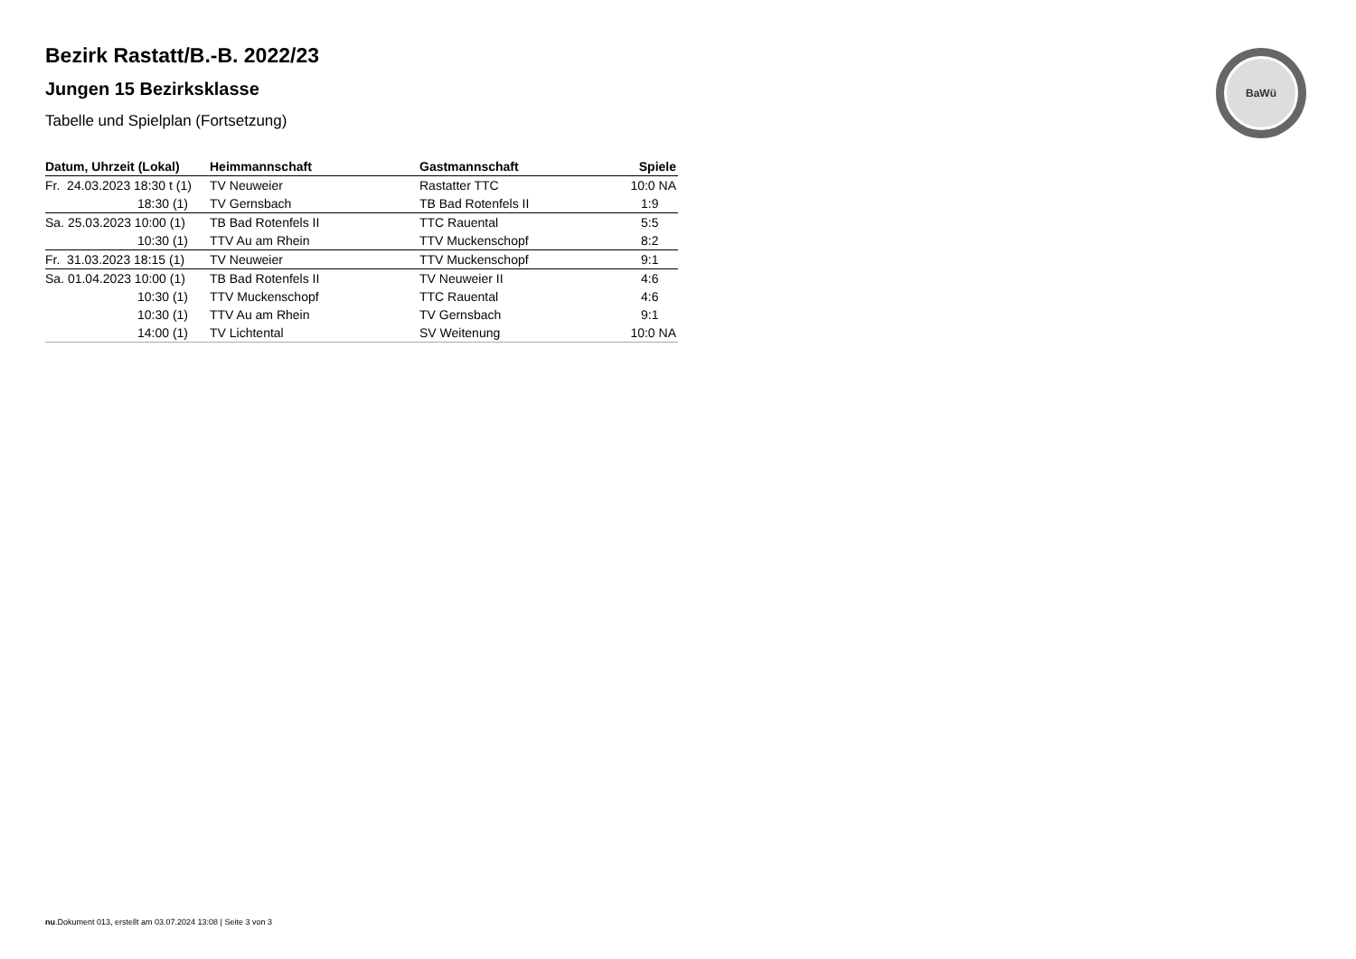BaWü
Bezirk Rastatt/B.-B. 2022/23
Jungen 15 Bezirksklasse
Tabelle und Spielplan (Fortsetzung)
| Datum, Uhrzeit (Lokal) | Heimmannschaft | Gastmannschaft | Spiele |
| --- | --- | --- | --- |
| Fr. 24.03.2023 18:30 t (1) | TV Neuweier | Rastatter TTC | 10:0 NA |
| 18:30 (1) | TV Gernsbach | TB Bad Rotenfels II | 1:9 |
| Sa. 25.03.2023 10:00 (1) | TB Bad Rotenfels II | TTC Rauental | 5:5 |
| 10:30 (1) | TTV Au am Rhein | TTV Muckenschopf | 8:2 |
| Fr. 31.03.2023 18:15 (1) | TV Neuweier | TTV Muckenschopf | 9:1 |
| Sa. 01.04.2023 10:00 (1) | TB Bad Rotenfels II | TV Neuweier II | 4:6 |
| 10:30 (1) | TTV Muckenschopf | TTC Rauental | 4:6 |
| 10:30 (1) | TTV Au am Rhein | TV Gernsbach | 9:1 |
| 14:00 (1) | TV Lichtental | SV Weitenung | 10:0 NA |
nu.Dokument 013, erstellt am 03.07.2024 13:08 | Seite 3 von 3